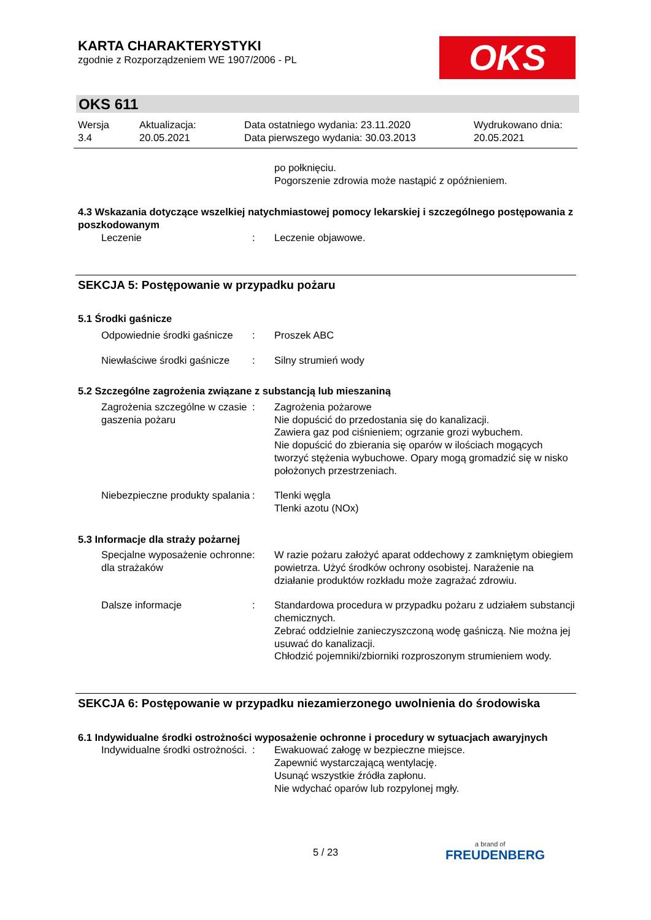KARTA CHARAKTERYSTYKI
zgodnie z Rozporządzeniem WE 1907/2006 - PL
OKS
OKS 611
Wersja
3.4
Aktualizacja:
20.05.2021
Data ostatniego wydania: 23.11.2020
Data pierwszego wydania: 30.03.2013
Wydrukowano dnia:
20.05.2021
po połknięciu.
Pogorszenie zdrowia może nastąpić z opóźnieniem.
4.3 Wskazania dotyczące wszelkiej natychmiastowej pomocy lekarskiej i szczególnego postępowania z poszkodowanym
Leczenie : Leczenie objawowe.
SEKCJA 5: Postępowanie w przypadku pożaru
5.1 Środki gaśnicze
Odpowiednie środki gaśnicze
: Proszek ABC
Niewłaściwe środki gaśnicze
: Silny strumień wody
5.2 Szczególne zagrożenia związane z substancją lub mieszaniną
Zagrożenia szczególne w czasie gaszenia pożaru
: Zagrożenia pożarowe
Nie dopuścić do przedostania się do kanalizacji.
Zawiera gaz pod ciśnieniem; ogrzanie grozi wybuchem.
Nie dopuścić do zbierania się oparów w ilościach mogących tworzyć stężenia wybuchowe. Opary mogą gromadzić się w nisko położonych przestrzeniach.
Niebezpieczne produkty spalania
: Tlenki węgla
Tlenki azotu (NOx)
5.3 Informacje dla straży pożarnej
Specjalne wyposażenie ochronne dla strażaków
: W razie pożaru założyć aparat oddechowy z zamkniętym obiegiem powietrza. Użyć środków ochrony osobistej. Narażenie na działanie produktów rozkładu może zagrażać zdrowiu.
Dalsze informacje : Standardowa procedura w przypadku pożaru z udziałem substancji chemicznych.
Zebrać oddzielnie zanieczyszczoną wodę gaśniczą. Nie można jej usuwać do kanalizacji.
Chłodzić pojemniki/zbiorniki rozproszonym strumieniem wody.
SEKCJA 6: Postępowanie w przypadku niezamierzonego uwolnienia do środowiska
6.1 Indywidualne środki ostrożności wyposażenie ochronne i procedury w sytuacjach awaryjnych
Indywidualne środki ostrożności.
: Ewakuować załogę w bezpieczne miejsce.
Zapewnić wystarczającą wentylację.
Usunąć wszystkie źródła zapłonu.
Nie wdychać oparów lub rozpylonej mgły.
5 / 23 a brand of
FREUDENBERG